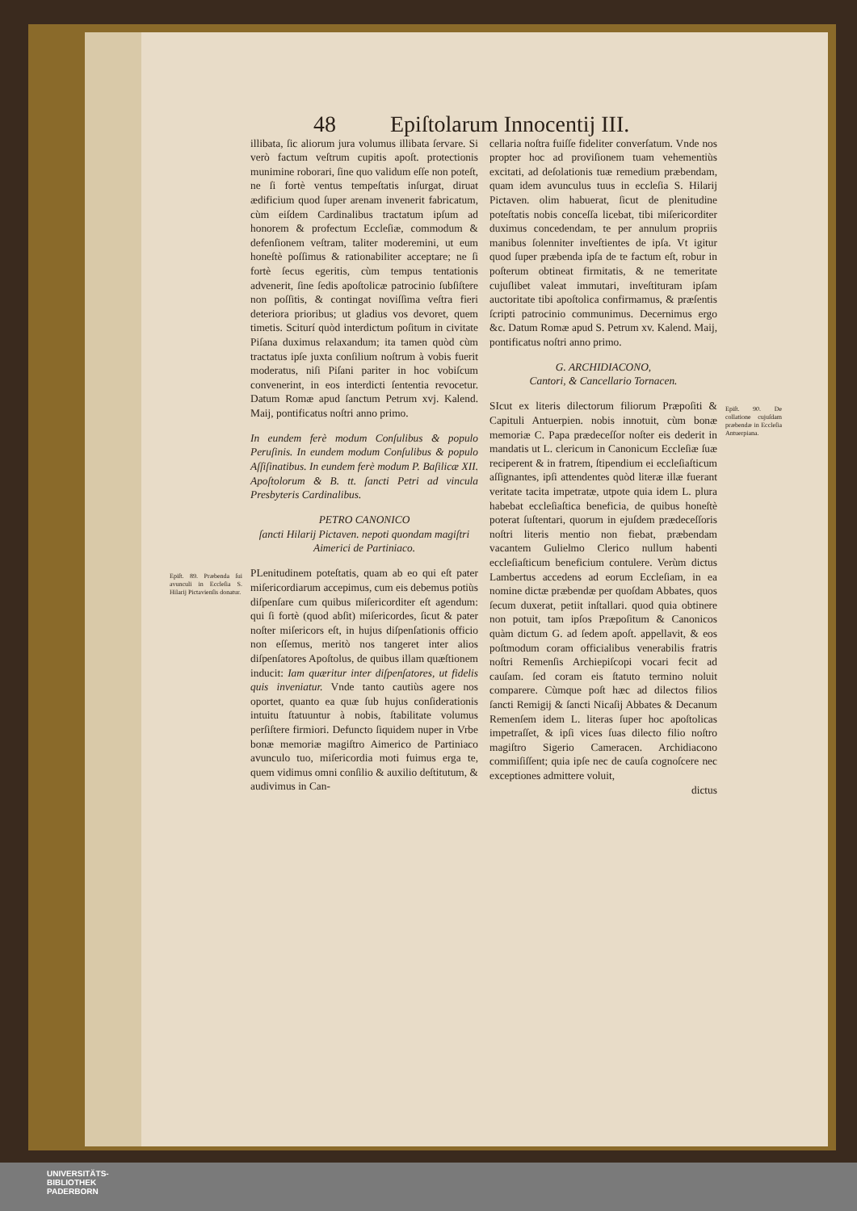48 Epiſtolarum Innocentij III.
illibata, ſic aliorum jura volumus illibata ſervare. Si verò factum veſtrum cupitis apoſt. protectionis munimine roborari, ſine quo validum eſſe non poteſt, ne ſi fortè ventus tempeſtatis inſurgat, diruat ædificium quod ſuper arenam invenerit fabricatum, cùm eiſdem Cardinalibus tractatum ipſum ad honorem & profectum Eccleſiæ, commodum & defenſionem veſtram, taliter moderemini, ut eum honeſtè poſſimus & rationabiliter acceptare; ne ſi fortè ſecus egeritis, cùm tempus tentationis advenerit, ſine ſedis apoſtolicæ patrocinio ſubſiſtere non poſſitis, & contingat noviſſima veſtra fieri deteriora prioribus; ut gladius vos devoret, quem timetis. Sciturí quòd interdictum poſitum in civitate Piſana duximus relaxandum; ita tamen quòd cùm tractatus ipſe juxta conſilium noſtrum à vobis fuerit moderatus, niſi Piſani pariter in hoc vobiſcum convenerint, in eos interdicti ſententia revocetur. Datum Romæ apud ſanctum Petrum xvj. Kalend. Maij, pontificatus noſtri anno primo.
In eundem ferè modum Conſulibus & populo Peruſinis. In eundem modum Conſulibus & populo Aſſiſinatibus. In eundem ferè modum P. Baſilicæ XII. Apoſtolorum & B. tt. ſancti Petri ad vincula Presbyteris Cardinalibus.
PETRO CANONICO
ſancti Hilarij Pictaven. nepoti quondam magiſtri Aimerici de Partiniaco.
Epiſt. 89. Præbenda ſui avunculi in Eccleſia S. Hilarij Pictavienſis donatur.
PLenitudinem poteſtatis, quam ab eo qui eſt pater miſericordiarum accepimus, cum eis debemus potiùs diſpenſare cum quibus miſericorditer eſt agendum: qui ſi fortè (quod abſit) miſericordes, ſicut & pater noſter miſericors eſt, in hujus diſpenſationis officio non eſſemus, meritò nos tangeret inter alios diſpenſatores Apoſtolus, de quibus illam quæſtionem inducit: Iam quæritur inter diſpenſatores, ut fidelis quis inveniatur. Vnde tanto cautiùs agere nos oportet, quanto ea quæ ſub hujus conſiderationis intuitu ſtatuuntur à nobis, ſtabilitate volumus perſiſtere firmiori. Defuncto ſiquidem nuper in Vrbe bonæ memoriæ magiſtro Aimerico de Partiniaco avunculo tuo, miſericordia moti fuimus erga te, quem vidimus omni conſilio & auxilio deſtitutum, & audivimus in Can-
cellaria noſtra fuiſſe fideliter converſatum. Vnde nos propter hoc ad proviſionem tuam vehementiùs excitati, ad deſolationis tuæ remedium præbendam, quam idem avunculus tuus in eccleſia S. Hilarij Pictaven. olim habuerat, ſicut de plenitudine poteſtatis nobis conceſſa licebat, tibi miſericorditer duximus concedendam, te per annulum propriis manibus ſolenniter inveſtientes de ipſa. Vt igitur quod ſuper præbenda ipſa de te factum eſt, robur in poſterum obtineat firmitatis, & ne temeritate cujuſlibet valeat immutari, inveſtituram ipſam auctoritate tibi apoſtolica confirmamus, & præſentis ſcripti patrocinio communimus. Decernimus ergo &c. Datum Romæ apud S. Petrum xv. Kalend. Maij, pontificatus noſtri anno primo.
G. ARCHIDIACONO,
Cantori, & Cancellario Tornacen.
Epiſt. 90. De collatione cujuſdam præbendæ in Eccleſia Antuerpiana.
SIcut ex literis dilectorum filiorum Præpoſiti & Capituli Antuerpien. nobis innotuit, cùm bonæ memoriæ C. Papa prædeceſſor noſter eis dederit in mandatis ut L. clericum in Canonicum Eccleſiæ ſuæ reciperent & in fratrem, ſtipendium ei eccleſiaſticum aſſignantes, ipſi attendentes quòd literæ illæ fuerant veritate tacita impetratæ, utpote quia idem L. plura habebat eccleſiaſtica beneficia, de quibus honeſtè poterat ſuſtentari, quorum in ejuſdem prædeceſſoris noſtri literis mentio non fiebat, præbendam vacantem Gulielmo Clerico nullum habenti eccleſiaſticum beneficium contulere. Verùm dictus Lambertus accedens ad eorum Eccleſiam, in ea nomine dictæ præbendæ per quoſdam Abbates, quos ſecum duxerat, petiit inſtallari. quod quia obtinere non potuit, tam ipſos Præpoſitum & Canonicos quàm dictum G. ad ſedem apoſt. appellavit, & eos poſtmodum coram officialibus venerabilis fratris noſtri Remenſis Archiepiſcopi vocari fecit ad cauſam. ſed coram eis ſtatuto termino noluit comparere. Cùmque poſt hæc ad dilectos filios ſancti Remigij & ſancti Nicaſij Abbates & Decanum Remenſem idem L. literas ſuper hoc apoſtolicas impetraſſet, & ipſi vices ſuas dilecto filio noſtro magiſtro Sigerio Cameracen. Archidiacono commiſiſſent; quia ipſe nec de cauſa cognoſcere nec exceptiones admittere voluit,
dictus
UNIVERSITÄTS-
BIBLIOTHEK
PADERBORN